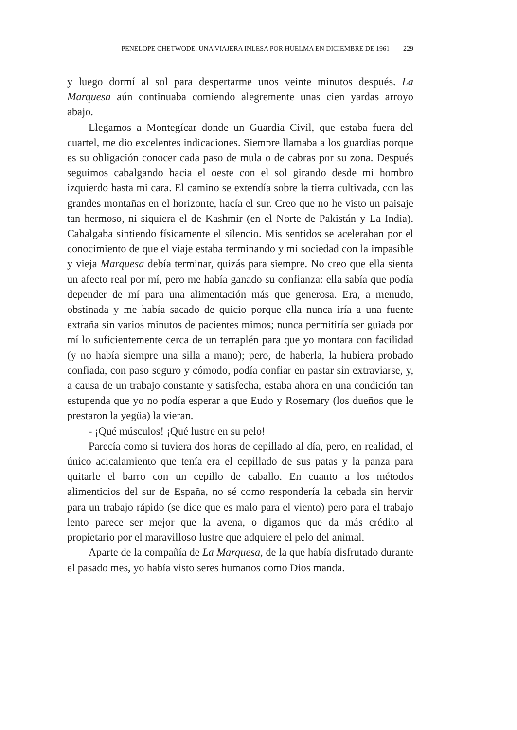PENELOPE CHETWODE, UNA VIAJERA INLESA POR HUELMA EN DICIEMBRE DE 1961 229
y luego dormí al sol para despertarme unos veinte minutos después. La Marquesa aún continuaba comiendo alegremente unas cien yardas arroyo abajo.
Llegamos a Montegícar donde un Guardia Civil, que estaba fuera del cuartel, me dio excelentes indicaciones. Siempre llamaba a los guardias porque es su obligación conocer cada paso de mula o de cabras por su zona. Después seguimos cabalgando hacia el oeste con el sol girando desde mi hombro izquierdo hasta mi cara. El camino se extendía sobre la tierra cultivada, con las grandes montañas en el horizonte, hacía el sur. Creo que no he visto un paisaje tan hermoso, ni siquiera el de Kashmir (en el Norte de Pakistán y La India). Cabalgaba sintiendo físicamente el silencio. Mis sentidos se aceleraban por el conocimiento de que el viaje estaba terminando y mi sociedad con la impasible y vieja Marquesa debía terminar, quizás para siempre. No creo que ella sienta un afecto real por mí, pero me había ganado su confianza: ella sabía que podía depender de mí para una alimentación más que generosa. Era, a menudo, obstinada y me había sacado de quicio porque ella nunca iría a una fuente extraña sin varios minutos de pacientes mimos; nunca permitiría ser guiada por mí lo suficientemente cerca de un terraplén para que yo montara con facilidad (y no había siempre una silla a mano); pero, de haberla, la hubiera probado confiada, con paso seguro y cómodo, podía confiar en pastar sin extraviarse, y, a causa de un trabajo constante y satisfecha, estaba ahora en una condición tan estupenda que yo no podía esperar a que Eudo y Rosemary (los dueños que le prestaron la yegüa) la vieran.
- ¡Qué músculos! ¡Qué lustre en su pelo!
Parecía como si tuviera dos horas de cepillado al día, pero, en realidad, el único acicalamiento que tenía era el cepillado de sus patas y la panza para quitarle el barro con un cepillo de caballo. En cuanto a los métodos alimenticios del sur de España, no sé como respondería la cebada sin hervir para un trabajo rápido (se dice que es malo para el viento) pero para el trabajo lento parece ser mejor que la avena, o digamos que da más crédito al propietario por el maravilloso lustre que adquiere el pelo del animal.
Aparte de la compañía de La Marquesa, de la que había disfrutado durante el pasado mes, yo había visto seres humanos como Dios manda.